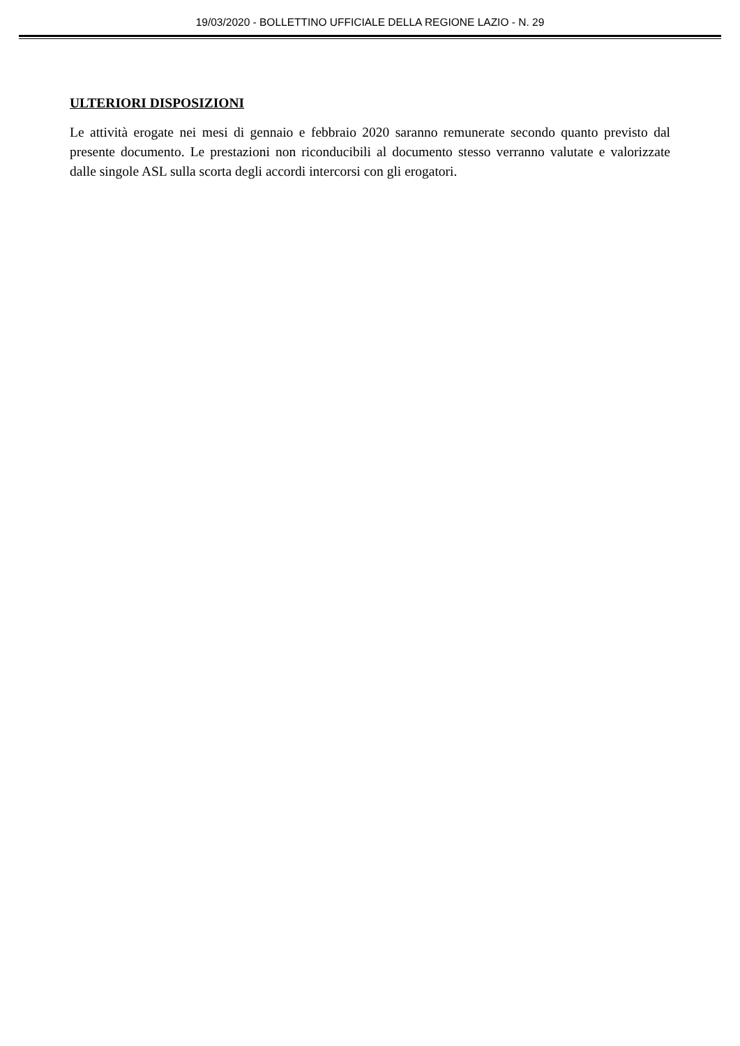19/03/2020 - BOLLETTINO UFFICIALE DELLA REGIONE LAZIO - N. 29
ULTERIORI DISPOSIZIONI
Le attività erogate nei mesi di gennaio e febbraio 2020 saranno remunerate secondo quanto previsto dal presente documento. Le prestazioni non riconducibili al documento stesso verranno valutate e valorizzate dalle singole ASL sulla scorta degli accordi intercorsi con gli erogatori.